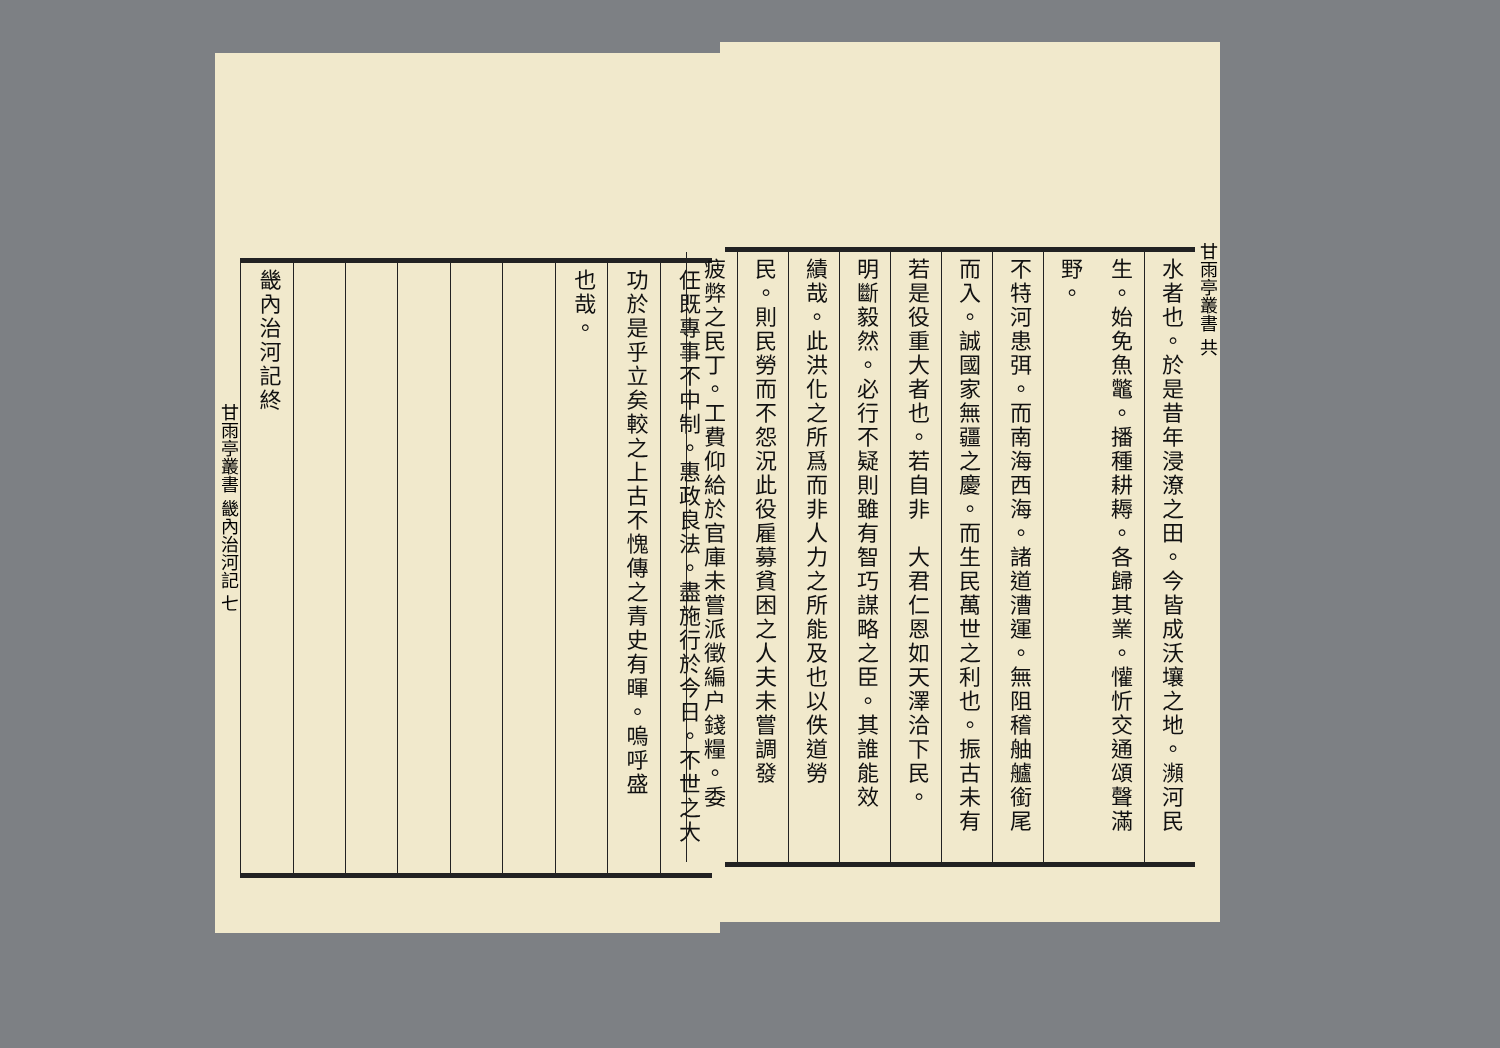甘雨亭叢書 畿內治河記 七
任既專事不中制。惠政良法。盡施行於今日。不世之大
功於是乎立矣較之上古不愧傳之青史有暉。嗚呼盛
也哉。
畿內治河記終
水者也。於是昔年浸潦之田。今皆成沃壤之地。瀕河民
生。始免魚鼈。播種耕耨。各歸其業。懽忻交通頌聲滿野。
不特河患弭。而南海西海。諸道漕運。無阻稽舳艫銜尾
而入。誠國家無疆之慶。而生民萬世之利也。振古未有
若是役重大者也。若自非　大君仁恩如天澤洽下民。
明斷毅然。必行不疑則雖有智巧謀略之臣。其誰能效
績哉。此洪化之所爲而非人力之所能及也以佚道勞
民。則民勞而不怨況此役雇募貧困之人夫未嘗調發
疲弊之民丁。工費仰給於官庫未嘗派徵編户錢糧。委
甘雨亭叢書 共